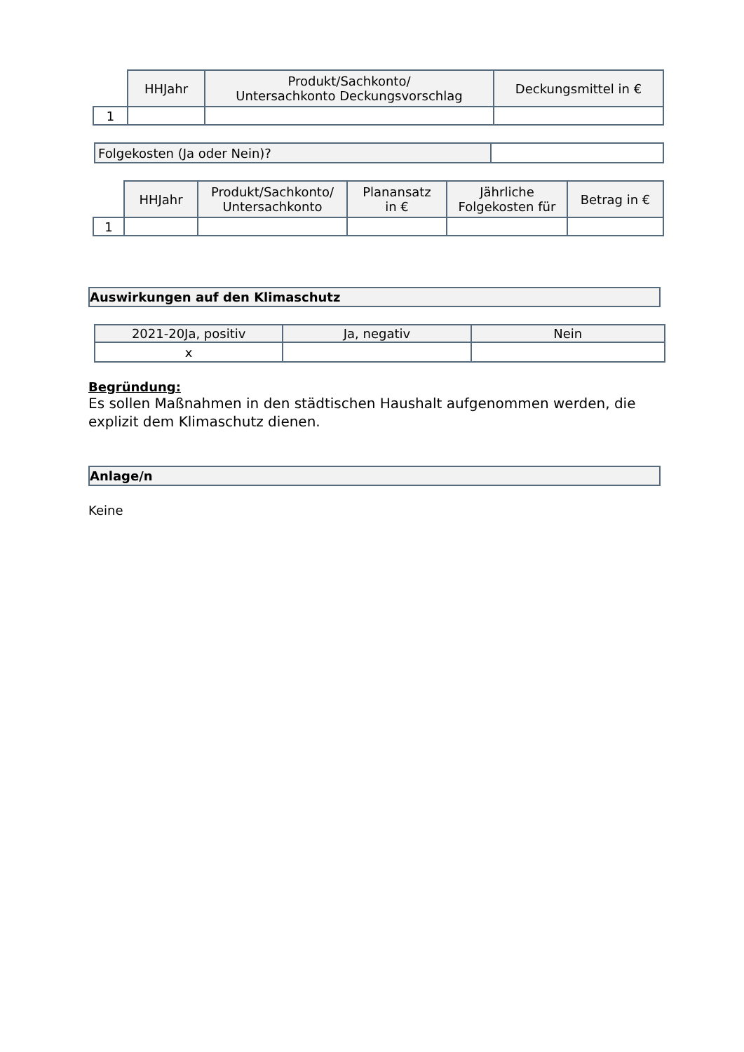| | HHJahr | Produkt/Sachkonto/ Untersachkonto Deckungsvorschlag | Deckungsmittel in € |
| --- | --- | --- | --- |
| 1 | | | |
| Folgekosten (Ja oder Nein)? | |
| | HHJahr | Produkt/Sachkonto/ Untersachkonto | Planansatz in € | Jährliche Folgekosten für | Betrag in € |
| --- | --- | --- | --- | --- | --- |
| 1 | | | | | |
Auswirkungen auf den Klimaschutz
| 2021-20Ja, positiv | Ja, negativ | Nein |
| --- | --- | --- |
| x | | |
Begründung:
Es sollen Maßnahmen in den städtischen Haushalt aufgenommen werden, die explizit dem Klimaschutz dienen.
Anlage/n
Keine